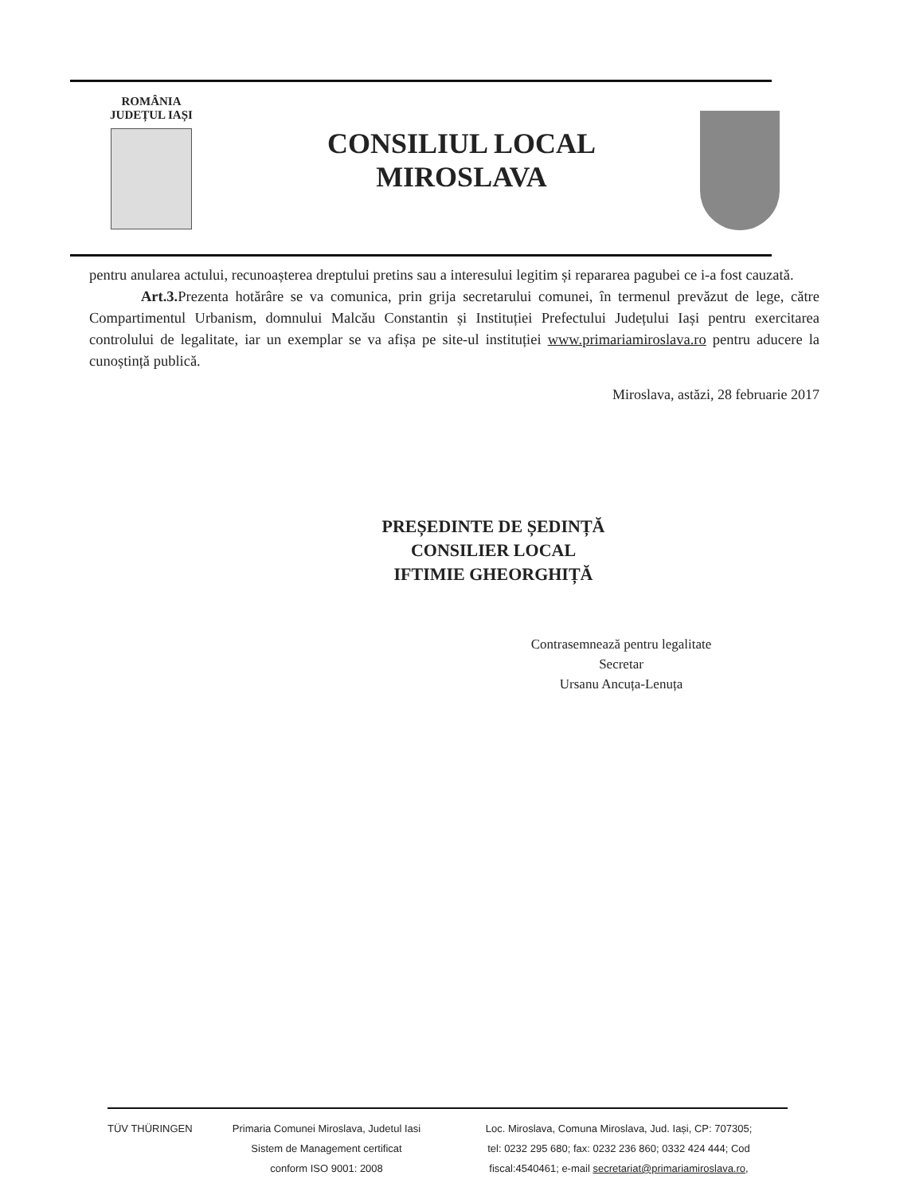ROMÂNIA
JUDEȚUL IAȘI
CONSILIUL LOCAL
MIROSLAVA
pentru anularea actului, recunoașterea dreptului pretins sau a interesului legitim și repararea pagubei ce i-a fost cauzată.
Art.3. Prezenta hotărâre se va comunica, prin grija secretarului comunei, în termenul prevăzut de lege, către Compartimentul Urbanism, domnului Malcău Constantin și Instituției Prefectului Județului Iași pentru exercitarea controlului de legalitate, iar un exemplar se va afișa pe site-ul instituției www.primariamiroslava.ro pentru aducere la cunoștință publică.
Miroslava, astăzi, 28 februarie 2017
PREȘEDINTE DE ȘEDINȚĂ
CONSILIER LOCAL
IFTIMIE GHEORGHIȚĂ
Contrasemnează pentru legalitate
Secretar
Ursanu Ancuța-Lenuța
TÜV THÜRINGEN Primaria Comunei Miroslava, Judetul Iasi
Sistem de Management certificat
conform ISO 9001: 2008
Loc. Miroslava, Comuna Miroslava, Jud. Iași, CP: 707305;
tel: 0232 295 680; fax: 0232 236 860; 0332 424 444; Cod
fiscal:4540461; e-mail secretariat@primariamiroslava.ro,